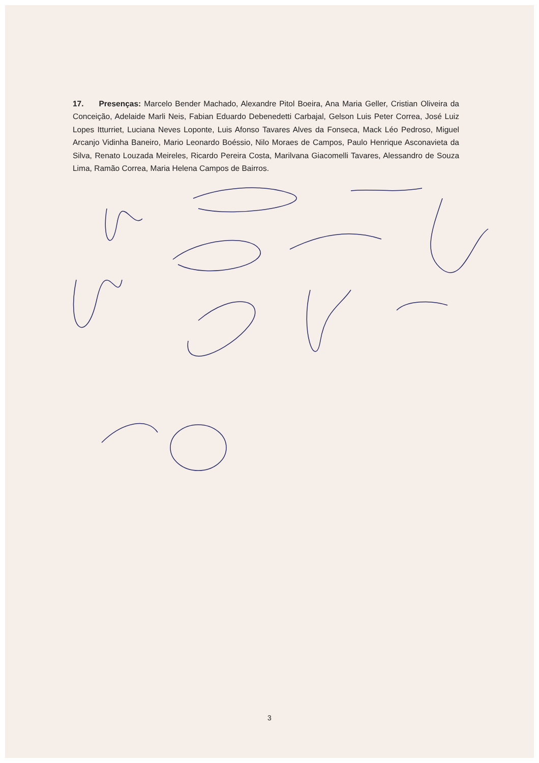17. Presenças: Marcelo Bender Machado, Alexandre Pitol Boeira, Ana Maria Geller, Cristian Oliveira da Conceição, Adelaide Marli Neis, Fabian Eduardo Debenedetti Carbajal, Gelson Luis Peter Correa, José Luiz Lopes Itturriet, Luciana Neves Loponte, Luis Afonso Tavares Alves da Fonseca, Mack Léo Pedroso, Miguel Arcanjo Vidinha Baneiro, Mario Leonardo Boéssio, Nilo Moraes de Campos, Paulo Henrique Asconavieta da Silva, Renato Louzada Meireles, Ricardo Pereira Costa, Marilvana Giacomelli Tavares, Alessandro de Souza Lima, Ramão Correa, Maria Helena Campos de Bairros.
3